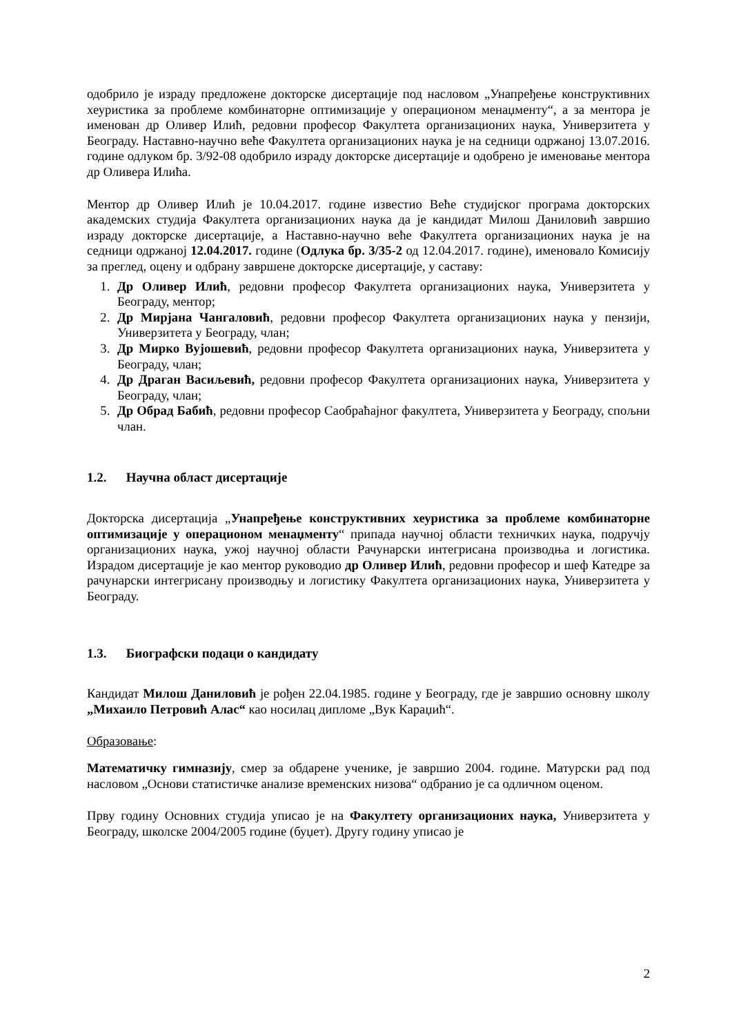одобрило је израду предложене докторске дисертације под насловом „Унапређење конструктивних хеуристика за проблеме комбинаторне оптимизације у операционом менаџменту“, а за ментора је именован др Оливер Илић, редовни професор Факултета организационих наука, Универзитета у Београду. Наставно-научно веће Факултета организационих наука је на седници одржаној 13.07.2016. године одлуком бр. 3/92-08 одобрило израду докторске дисертације и одобрено је именовање ментора др Оливера Илића.
Ментор др Оливер Илић је 10.04.2017. године известио Веће студијског програма докторских академских студија Факултета организационих наука да је кандидат Милош Даниловић завршио израду докторске дисертације, а Наставно-научно веће Факултета организационих наука је на седници одржаној 12.04.2017. године (Одлука бр. 3/35-2 од 12.04.2017. године), именовало Комисију за преглед, оцену и одбрану завршене докторске дисертације, у саставу:
1. Др Оливер Илић, редовни професор Факултета организационих наука, Универзитета у Београду, ментор;
2. Др Мирјана Чангаловић, редовни професор Факултета организационих наука у пензији, Универзитета у Београду, члан;
3. Др Мирко Вујошевић, редовни професор Факултета организационих наука, Универзитета у Београду, члан;
4. Др Драган Васиљевић, редовни професор Факултета организационих наука, Универзитета у Београду, члан;
5. Др Обрад Бабић, редовни професор Саобраћајног факултета, Универзитета у Београду, спољни члан.
1.2. Научна област дисертације
Докторска дисертација „Унапређење конструктивних хеуристика за проблеме комбинаторне оптимизације у операционом менаџменту“ припада научној области техничких наука, подручју организационих наука, ужој научној области Рачунарски интегрисана производња и логистика. Израдом дисертације је као ментор руководио др Оливер Илић, редовни професор и шеф Катедре за рачунарски интегрисану производњу и логистику Факултета организационих наука, Универзитета у Београду.
1.3. Биографски подаци о кандидату
Кандидат Милош Даниловић је рођен 22.04.1985. године у Београду, где је завршио основну школу „Михаило Петровић Алас“ као носилац дипломе „Вук Караџић“.
Образовање:
Математичку гимназију, смер за обдарене ученике, је завршио 2004. године. Матурски рад под насловом „Основи статистичке анализе временских низова“ одбранио је са одличном оценом.
Прву годину Основних студија уписао је на Факултету организационих наука, Универзитета у Београду, школске 2004/2005 године (буџет). Другу годину уписао је
2